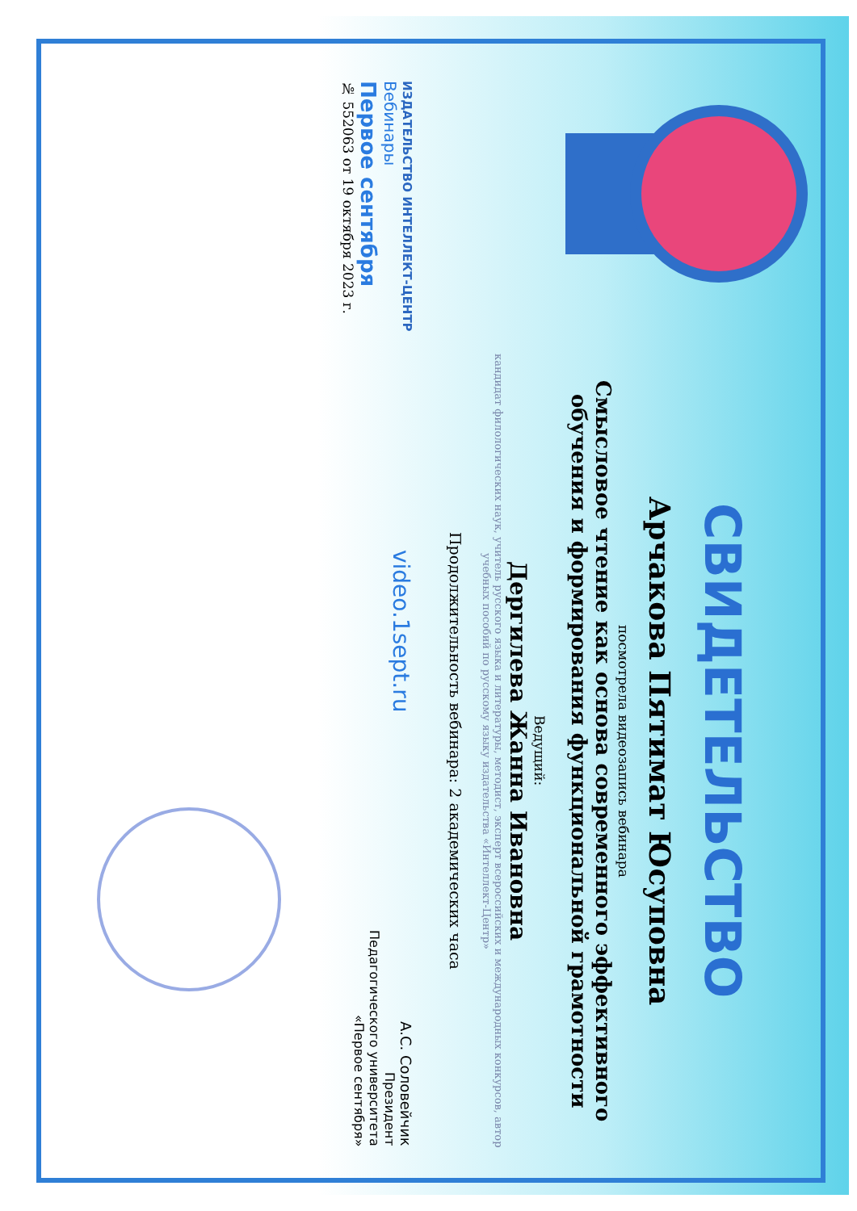СВИДЕТЕЛЬСТВО
Арчакова Пятимат Юсуповна
посмотрела видеозапись вебинара
Смысловое чтение как основа современного эффективного обучения и формирования функциональной грамотности
Ведущий:
Дергилева Жанна Ивановна
кандидат филологических наук, учитель русского языка и литературы, методист, эксперт всероссийских и международных конкурсов, автор учебных пособий по русскому языку издательства «Интеллект-Центр»
Продолжительность вебинара: 2 академических часа
ИЗДАТЕЛЬСТВО ИНТЕЛЛЕКТ-ЦЕНТР
Вебинары
Первое сентября
№ 552063 от 19 октября 2023 г.
video.1sept.ru
А.С. Соловейчик
Президент
Педагогического университета
«Первое сентября»